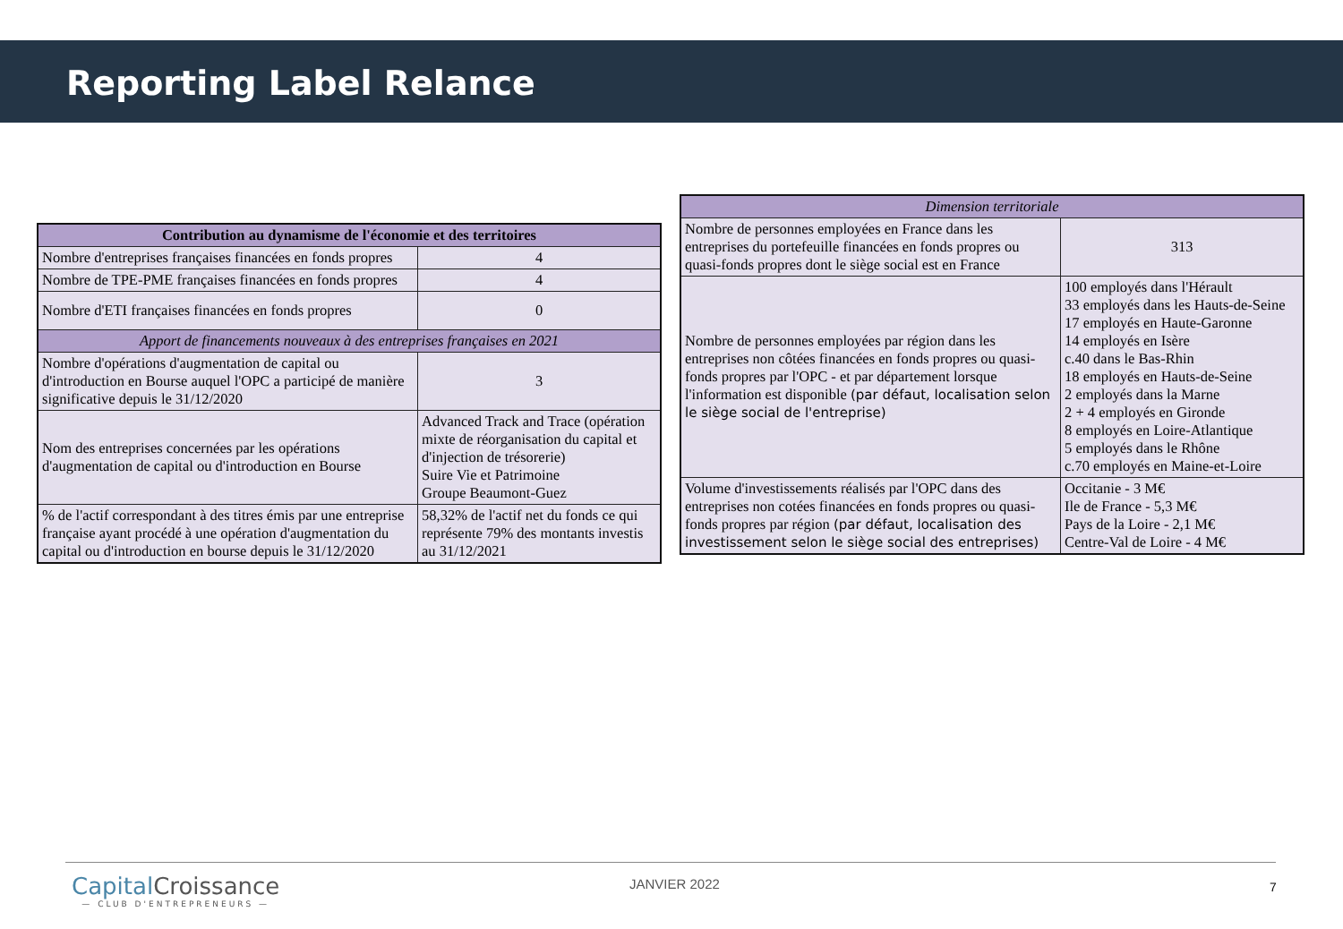Reporting Label Relance
| Contribution au dynamisme de l'économie et des territoires | |
| --- | --- |
| Nombre d'entreprises françaises financées en fonds propres | 4 |
| Nombre de TPE-PME françaises financées en fonds propres | 4 |
| Nombre d'ETI françaises financées en fonds propres | 0 |
| Apport de financements nouveaux à des entreprises françaises en 2021 | |
| Nombre d'opérations d'augmentation de capital ou d'introduction en Bourse auquel l'OPC a participé de manière significative depuis le 31/12/2020 | 3 |
| Nom des entreprises concernées par les opérations d'augmentation de capital ou d'introduction en Bourse | Advanced Track and Trace (opération mixte de réorganisation du capital et d'injection de trésorerie) Suire Vie et Patrimoine Groupe Beaumont-Guez |
| % de l'actif correspondant à des titres émis par une entreprise française ayant procédé à une opération d'augmentation du capital ou d'introduction en bourse depuis le 31/12/2020 | 58,32% de l'actif net du fonds ce qui représente 79% des montants investis au 31/12/2021 |
| Dimension territoriale | |
| --- | --- |
| Nombre de personnes employées en France dans les entreprises du portefeuille financées en fonds propres ou quasi-fonds propres dont le siège social est en France | 313 |
| Nombre de personnes employées par région dans les entreprises non côtées financées en fonds propres ou quasi-fonds propres par l'OPC - et par département lorsque l'information est disponible (par défaut, localisation selon le siège social de l'entreprise) | 100 employés dans l'Hérault 33 employés dans les Hauts-de-Seine 17 employés en Haute-Garonne 14 employés en Isère c.40 dans le Bas-Rhin 18 employés en Hauts-de-Seine 2 employés dans la Marne 2 + 4 employés en Gironde 8 employés en Loire-Atlantique 5 employés dans le Rhône c.70 employés en Maine-et-Loire |
| Volume d'investissements réalisés par l'OPC dans des entreprises non cotées financées en fonds propres ou quasi-fonds propres par région (par défaut, localisation des investissement selon le siège social des entreprises) | Occitanie - 3 M€ Ile de France - 5,3 M€ Pays de la Loire - 2,1 M€ Centre-Val de Loire - 4 M€ |
Capital Croissance
— CLUB D'ENTREPRENEURS —
JANVIER 2022 7